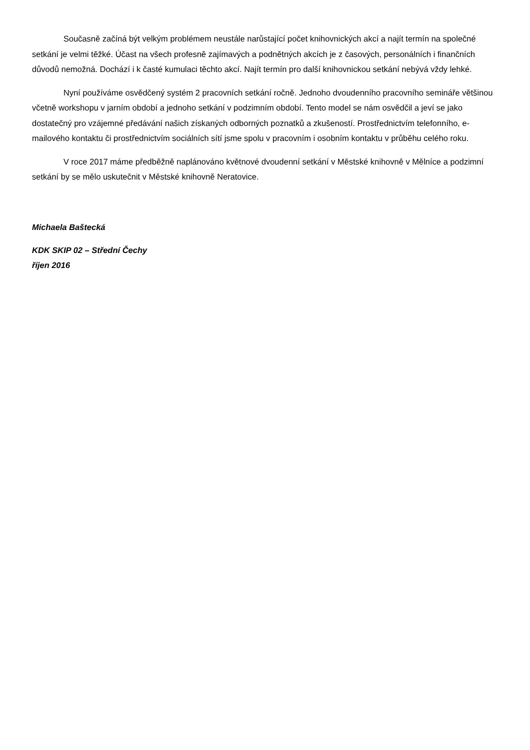Současně začíná být velkým problémem neustále narůstající počet knihovnických akcí a najít termín na společné setkání je velmi těžké. Účast na všech profesně zajímavých a podnětných akcích je z časových, personálních i finančních důvodů nemožná. Dochází i k časté kumulaci těchto akcí. Najít termín pro další knihovnickou setkání nebývá vždy lehké.
Nyní používáme osvědčený systém 2 pracovních setkání ročně. Jednoho dvoudenního pracovního semináře většinou včetně workshopu v jarním období a jednoho setkání v podzimním období. Tento model se nám osvědčil a jeví se jako dostatečný pro vzájemné předávání našich získaných odborných poznatků a zkušeností. Prostřednictvím telefonního, e-mailového kontaktu či prostřednictvím sociálních sítí jsme spolu v pracovním i osobním kontaktu v průběhu celého roku.
V roce 2017 máme předběžně naplánováno květnové dvoudenní setkání v Městské knihovně v Mělníce a podzimní setkání by se mělo uskutečnit v Městské knihovně Neratovice.
Michaela Baštecká
KDK SKIP 02 – Střední Čechy
říjen 2016